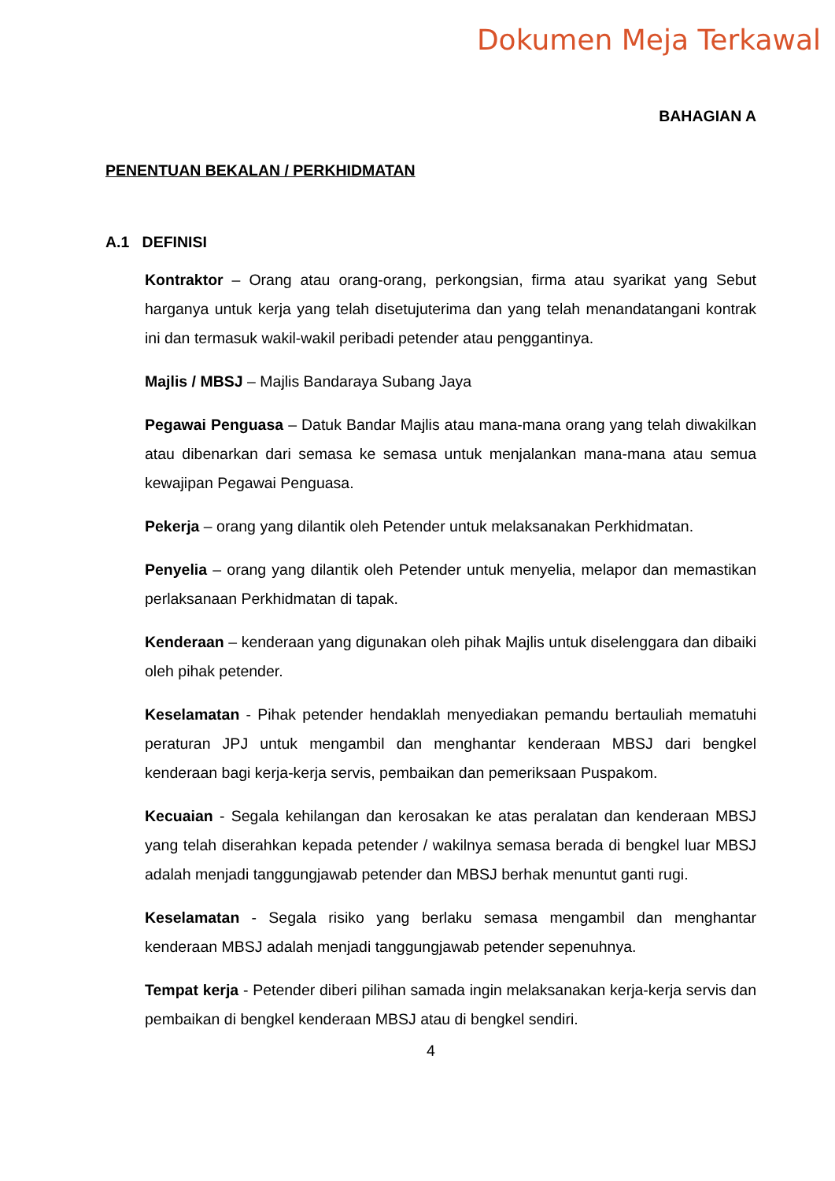Dokumen Meja Terkawal
BAHAGIAN A
PENENTUAN BEKALAN / PERKHIDMATAN
A.1 DEFINISI
Kontraktor – Orang atau orang-orang, perkongsian, firma atau syarikat yang Sebut harganya untuk kerja yang telah disetujuterima dan yang telah menandatangani kontrak ini dan termasuk wakil-wakil peribadi petender atau penggantinya.
Majlis / MBSJ – Majlis Bandaraya Subang Jaya
Pegawai Penguasa – Datuk Bandar Majlis atau mana-mana orang yang telah diwakilkan atau dibenarkan dari semasa ke semasa untuk menjalankan mana-mana atau semua kewajipan Pegawai Penguasa.
Pekerja – orang yang dilantik oleh Petender untuk melaksanakan Perkhidmatan.
Penyelia – orang yang dilantik oleh Petender untuk menyelia, melapor dan memastikan perlaksanaan Perkhidmatan di tapak.
Kenderaan – kenderaan yang digunakan oleh pihak Majlis untuk diselenggara dan dibaiki oleh pihak petender.
Keselamatan - Pihak petender hendaklah menyediakan pemandu bertauliah mematuhi peraturan JPJ untuk mengambil dan menghantar kenderaan MBSJ dari bengkel kenderaan bagi kerja-kerja servis, pembaikan dan pemeriksaan Puspakom.
Kecuaian - Segala kehilangan dan kerosakan ke atas peralatan dan kenderaan MBSJ yang telah diserahkan kepada petender / wakilnya semasa berada di bengkel luar MBSJ adalah menjadi tanggungjawab petender dan MBSJ berhak menuntut ganti rugi.
Keselamatan - Segala risiko yang berlaku semasa mengambil dan menghantar kenderaan MBSJ adalah menjadi tanggungjawab petender sepenuhnya.
Tempat kerja - Petender diberi pilihan samada ingin melaksanakan kerja-kerja servis dan pembaikan di bengkel kenderaan MBSJ atau di bengkel sendiri.
4